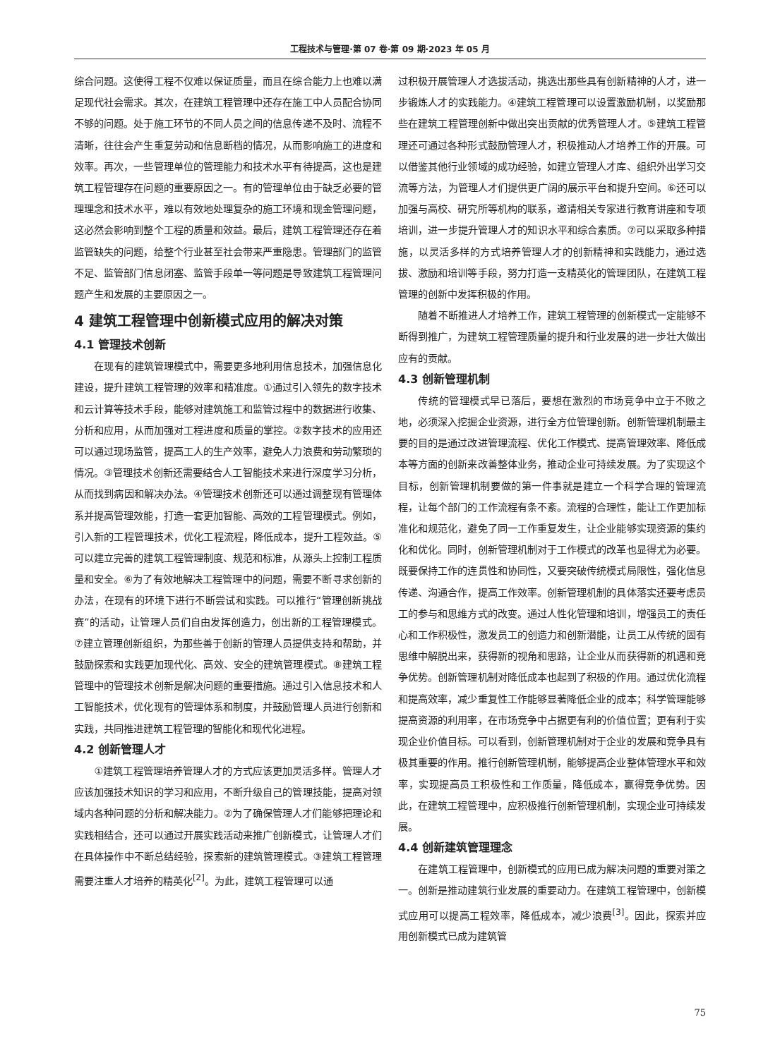工程技术与管理·第 07 卷·第 09 期·2023 年 05 月
综合问题。这使得工程不仅难以保证质量，而且在综合能力上也难以满足现代社会需求。其次，在建筑工程管理中还存在施工中人员配合协同不够的问题。处于施工环节的不同人员之间的信息传递不及时、流程不清晰，往往会产生重复劳动和信息断档的情况，从而影响施工的进度和效率。再次，一些管理单位的管理能力和技术水平有待提高，这也是建筑工程管理存在问题的重要原因之一。有的管理单位由于缺乏必要的管理理念和技术水平，难以有效地处理复杂的施工环境和现金管理问题，这必然会影响到整个工程的质量和效益。最后，建筑工程管理还存在着监管缺失的问题，给整个行业甚至社会带来严重隐患。管理部门的监管不足、监管部门信息闭塞、监管手段单一等问题是导致建筑工程管理问题产生和发展的主要原因之一。
4 建筑工程管理中创新模式应用的解决对策
4.1 管理技术创新
在现有的建筑管理模式中，需要更多地利用信息技术，加强信息化建设，提升建筑工程管理的效率和精准度。①通过引入领先的数字技术和云计算等技术手段，能够对建筑施工和监管过程中的数据进行收集、分析和应用，从而加强对工程进度和质量的掌控。②数字技术的应用还可以通过现场监管，提高工人的生产效率，避免人力浪费和劳动繁琐的情况。③管理技术创新还需要结合人工智能技术来进行深度学习分析，从而找到病因和解决办法。④管理技术创新还可以通过调整现有管理体系并提高管理效能，打造一套更加智能、高效的工程管理模式。例如，引入新的工程管理技术，优化工程流程，降低成本，提升工程效益。⑤可以建立完善的建筑工程管理制度、规范和标准，从源头上控制工程质量和安全。⑥为了有效地解决工程管理中的问题，需要不断寻求创新的办法，在现有的环境下进行不断尝试和实践。可以推行“管理创新挑战赛”的活动，让管理人员们自由发挥创造力，创出新的工程管理模式。⑦建立管理创新组织，为那些善于创新的管理人员提供支持和帮助，并鼓励探索和实践更加现代化、高效、安全的建筑管理模式。⑧建筑工程管理中的管理技术创新是解决问题的重要措施。通过引入信息技术和人工智能技术，优化现有的管理体系和制度，并鼓励管理人员进行创新和实践，共同推进建筑工程管理的智能化和现代化进程。
4.2 创新管理人才
①建筑工程管理培养管理人才的方式应该更加灵活多样。管理人才应该加强技术知识的学习和应用，不断升级自己的管理技能，提高对领域内各种问题的分析和解决能力。②为了确保管理人才们能够把理论和实践相结合，还可以通过开展实践活动来推广创新模式，让管理人才们在具体操作中不断总结经验，探索新的建筑管理模式。③建筑工程管理需要注重人才培养的精英化<sup>[2]</sup>。为此，建筑工程管理可以通
过积极开展管理人才选拔活动，挑选出那些具有创新精神的人才，进一步锻炼人才的实践能力。④建筑工程管理可以设置激励机制，以奖励那些在建筑工程管理创新中做出突出贡献的优秀管理人才。⑤建筑工程管理还可通过各种形式鼓励管理人才，积极推动人才培养工作的开展。可以借鉴其他行业领域的成功经验，如建立管理人才库、组织外出学习交流等方法，为管理人才们提供更广阔的展示平台和提升空间。⑥还可以加强与高校、研究所等机构的联系，邀请相关专家进行教育讲座和专项培训，进一步提升管理人才的知识水平和综合素质。⑦可以采取多种措施，以灵活多样的方式培养管理人才的创新精神和实践能力，通过选拔、激励和培训等手段，努力打造一支精英化的管理团队，在建筑工程管理的创新中发挥积极的作用。
随着不断推进人才培养工作，建筑工程管理的创新模式一定能够不断得到推广，为建筑工程管理质量的提升和行业发展的进一步壮大做出应有的贡献。
4.3 创新管理机制
传统的管理模式早已落后，要想在激烈的市场竞争中立于不败之地，必须深入挖掘企业资源，进行全方位管理创新。创新管理机制最主要的目的是通过改进管理流程、优化工作模式、提高管理效率、降低成本等方面的创新来改善整体业务，推动企业可持续发展。为了实现这个目标，创新管理机制要做的第一件事就是建立一个科学合理的管理流程，让每个部门的工作流程有条不紊。流程的合理性，能让工作更加标准化和规范化，避免了同一工作重复发生，让企业能够实现资源的集约化和优化。同时，创新管理机制对于工作模式的改革也显得尤为必要。既要保持工作的连贯性和协同性，又要突破传统模式局限性，强化信息传递、沟通合作，提高工作效率。创新管理机制的具体落实还要考虑员工的参与和思维方式的改变。通过人性化管理和培训，增强员工的责任心和工作积极性，激发员工的创造力和创新潜能，让员工从传统的固有思维中解脱出来，获得新的视角和思路，让企业从而获得新的机遇和竞争优势。创新管理机制对降低成本也起到了积极的作用。通过优化流程和提高效率，减少重复性工作能够显著降低企业的成本；科学管理能够提高资源的利用率，在市场竞争中占据更有利的价值位置；更有利于实现企业价值目标。可以看到，创新管理机制对于企业的发展和竞争具有极其重要的作用。推行创新管理机制，能够提高企业整体管理水平和效率，实现提高员工积极性和工作质量，降低成本，赢得竞争优势。因此，在建筑工程管理中，应积极推行创新管理机制，实现企业可持续发展。
4.4 创新建筑管理理念
在建筑工程管理中，创新模式的应用已成为解决问题的重要对策之一。创新是推动建筑行业发展的重要动力。在建筑工程管理中，创新模式应用可以提高工程效率，降低成本，减少浪费<sup>[3]</sup>。因此，探索并应用创新模式已成为建筑管
75